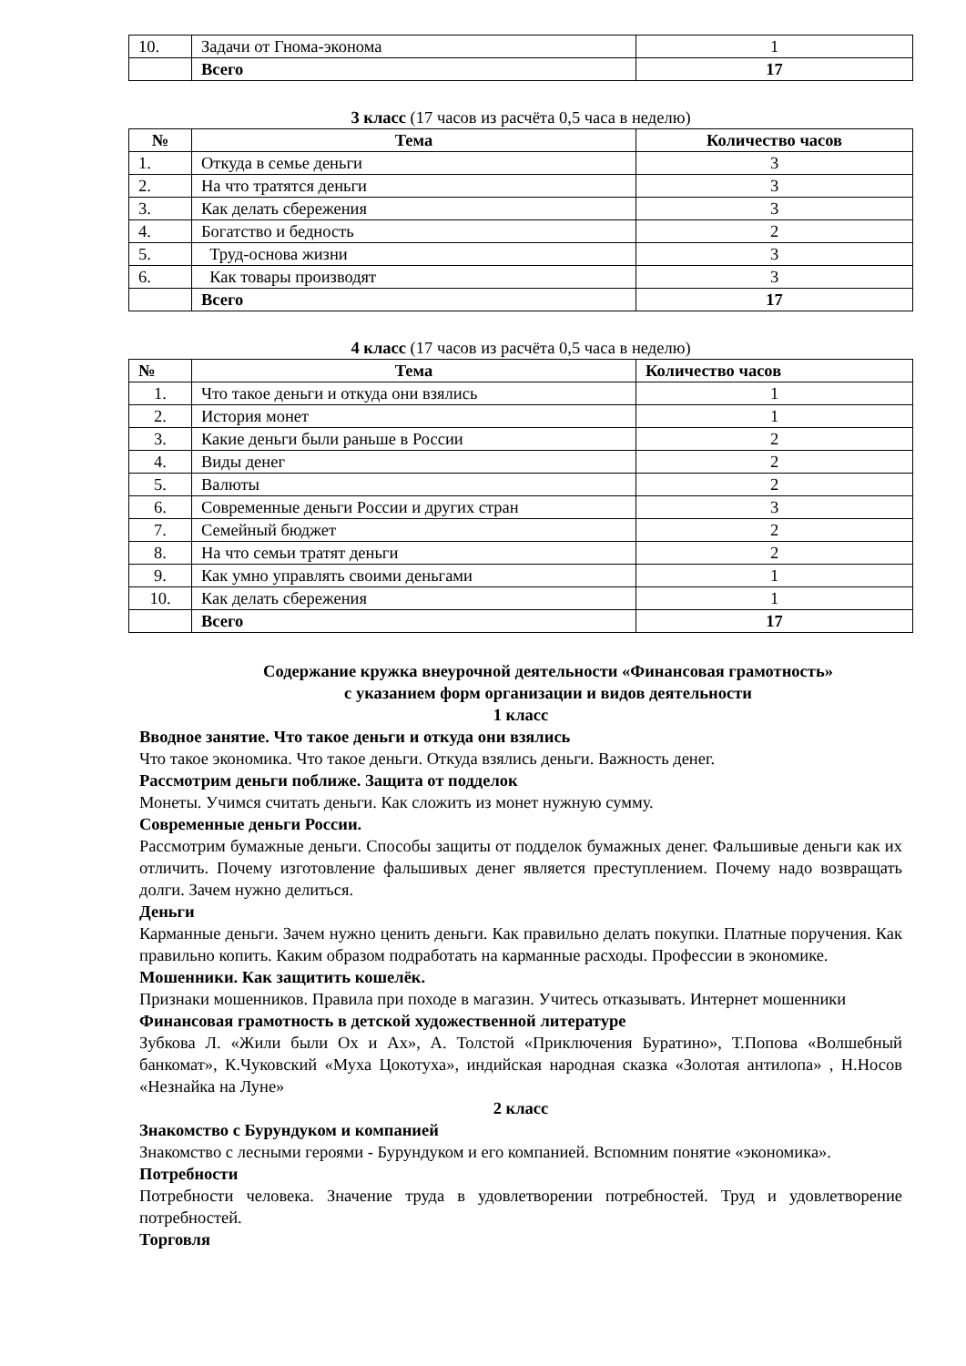| 10. | Задачи от Гнома-эконома | 1 |
| | Всего | 17 |
3 класс (17 часов из расчёта 0,5 часа в неделю)
| № | Тема | Количество часов |
| --- | --- | --- |
| 1. | Откуда в семье деньги | 3 |
| 2. | На что тратятся деньги | 3 |
| 3. | Как делать сбережения | 3 |
| 4. | Богатство и бедность | 2 |
| 5. | Труд-основа жизни | 3 |
| 6. | Как товары производят | 3 |
| | Всего | 17 |
4 класс (17 часов из расчёта 0,5 часа в неделю)
| № | Тема | Количество часов |
| --- | --- | --- |
| 1. | Что такое деньги и откуда они взялись | 1 |
| 2. | История монет | 1 |
| 3. | Какие деньги были раньше в России | 2 |
| 4. | Виды денег | 2 |
| 5. | Валюты | 2 |
| 6. | Современные деньги России и других стран | 3 |
| 7. | Семейный бюджет | 2 |
| 8. | На что семьи тратят деньги | 2 |
| 9. | Как умно управлять своими деньгами | 1 |
| 10. | Как делать сбережения | 1 |
| | Всего | 17 |
Содержание кружка внеурочной деятельности «Финансовая грамотность»
с указанием форм организации и видов деятельности
1 класс
Вводное занятие. Что такое деньги и откуда они взялись
Что такое экономика. Что такое деньги. Откуда взялись деньги. Важность денег.
Рассмотрим деньги поближе. Защита от подделок
Монеты. Учимся считать деньги. Как сложить из монет нужную сумму.
Современные деньги России.
Рассмотрим бумажные деньги. Способы защиты от подделок бумажных денег. Фальшивые деньги как их отличить. Почему изготовление фальшивых денег является преступлением. Почему надо возвращать долги. Зачем нужно делиться.
Деньги
Карманные деньги. Зачем нужно ценить деньги. Как правильно делать покупки. Платные поручения. Как правильно копить. Каким образом подработать на карманные расходы. Профессии в экономике.
Мошенники. Как защитить кошелёк.
Признаки мошенников. Правила при походе в магазин. Учитесь отказывать. Интернет мошенники
Финансовая грамотность в детской художественной литературе
Зубкова Л. «Жили были Ох и Ах», А. Толстой «Приключения Буратино», Т.Попова «Волшебный банкомат», К.Чуковский «Муха Цокотуха», индийская народная сказка «Золотая антилопа» , Н.Носов «Незнайка на Луне»
2 класс
Знакомство с Бурундуком и компанией
Знакомство с лесными героями - Бурундуком и его компанией. Вспомним понятие «экономика».
Потребности
Потребности человека. Значение труда в удовлетворении потребностей. Труд и удовлетворение потребностей.
Торговля